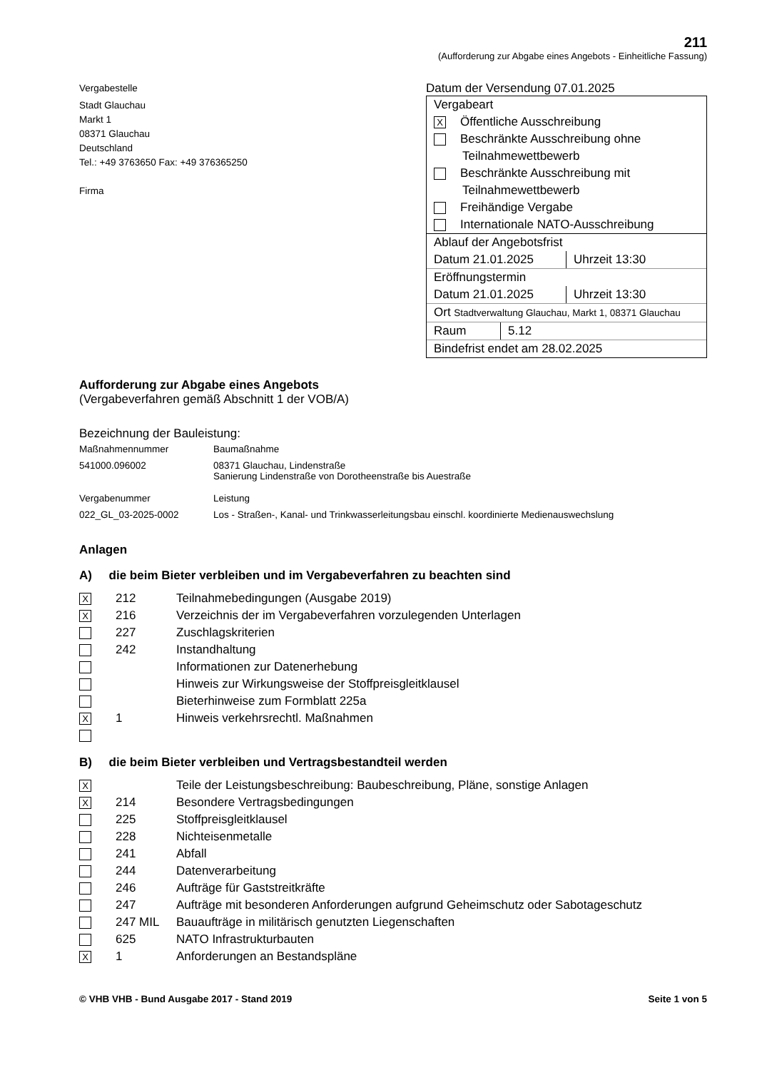211
(Aufforderung zur Abgabe eines Angebots - Einheitliche Fassung)
Vergabestelle
Stadt Glauchau
Markt 1
08371 Glauchau
Deutschland
Tel.: +49 3763650 Fax: +49 376365250
Firma
Datum der Versendung 07.01.2025
Vergabeart
X Öffentliche Ausschreibung
Beschränkte Ausschreibung ohne
Teilnahmewettbewerb
Beschränkte Ausschreibung mit
Teilnahmewettbewerb
Freihändige Vergabe
Internationale NATO-Ausschreibung
Ablauf der Angebotsfrist
Datum 21.01.2025 Uhrzeit 13:30
Eröffnungstermin
Datum 21.01.2025 Uhrzeit 13:30
Ort Stadtverwaltung Glauchau, Markt 1, 08371 Glauchau
Raum 5.12
Bindefrist endet am 28.02.2025
Aufforderung zur Abgabe eines Angebots
(Vergabeverfahren gemäß Abschnitt 1 der VOB/A)
Bezeichnung der Bauleistung:
| Maßnahmennummer | Baumaßnahme |
| 541000.096002 | 08371 Glauchau, Lindenstraße Sanierung Lindenstraße von Dorotheenstraße bis Auestraße |
| Vergabenummer | Leistung |
| 022_GL_03-2025-0002 | Los - Straßen-, Kanal- und Trinkwasserleitungsbau einschl. koordinierte Medienauswechslung |
Anlagen
A) die beim Bieter verbleiben und im Vergabeverfahren zu beachten sind
| X | 212 | Teilnahmebedingungen (Ausgabe 2019) |
| X | 216 | Verzeichnis der im Vergabeverfahren vorzulegenden Unterlagen |
| | 227 | Zuschlagskriterien |
| | 242 | Instandhaltung |
| | | Informationen zur Datenerhebung |
| | | Hinweis zur Wirkungsweise der Stoffpreisgleitklausel |
| | | Bieterhinweise zum Formblatt 225a |
| X | 1 | Hinweis verkehrsrechtl. Maßnahmen |
B) die beim Bieter verbleiben und Vertragsbestandteil werden
| X | | Teile der Leistungsbeschreibung: Baubeschreibung, Pläne, sonstige Anlagen |
| X | 214 | Besondere Vertragsbedingungen |
| | 225 | Stoffpreisgleitklausel |
| | 228 | Nichteisenmetalle |
| | 241 | Abfall |
| | 244 | Datenverarbeitung |
| | 246 | Aufträge für Gaststreitkräfte |
| | 247 | Aufträge mit besonderen Anforderungen aufgrund Geheimschutz oder Sabotageschutz |
| | 247 MIL | Bauaufträge in militärisch genutzten Liegenschaften |
| | 625 | NATO Infrastrukturbauten |
| X | 1 | Anforderungen an Bestandspläne |
© VHB VHB - Bund Ausgabe 2017 - Stand 2019 Seite 1 von 5